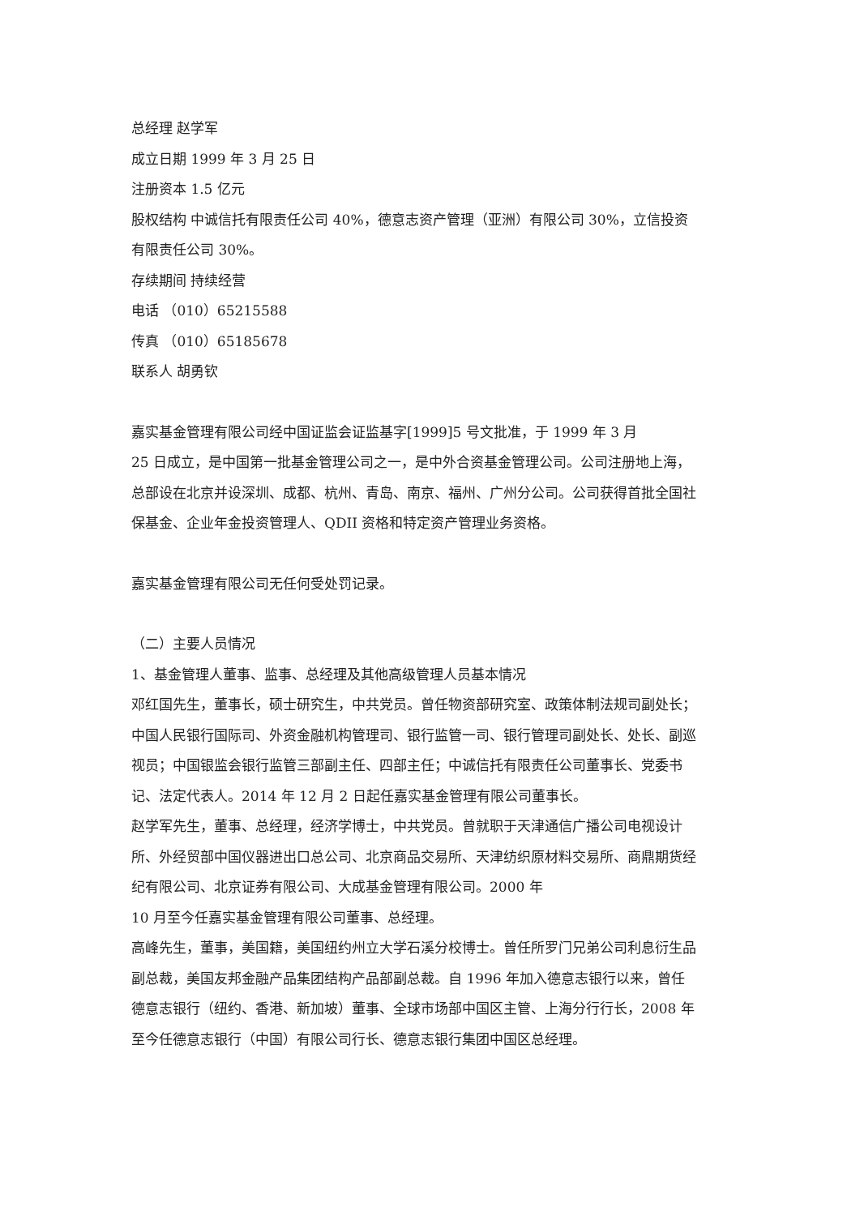总经理 赵学军
成立日期 1999 年 3 月 25 日
注册资本 1.5 亿元
股权结构 中诚信托有限责任公司 40%，德意志资产管理（亚洲）有限公司 30%，立信投资有限责任公司 30%。
存续期间 持续经营
电话 （010）65215588
传真 （010）65185678
联系人 胡勇钦
嘉实基金管理有限公司经中国证监会证监基字[1999]5 号文批准，于 1999 年 3 月
25 日成立，是中国第一批基金管理公司之一，是中外合资基金管理公司。公司注册地上海，总部设在北京并设深圳、成都、杭州、青岛、南京、福州、广州分公司。公司获得首批全国社保基金、企业年金投资管理人、QDII 资格和特定资产管理业务资格。
嘉实基金管理有限公司无任何受处罚记录。
（二）主要人员情况
1、基金管理人董事、监事、总经理及其他高级管理人员基本情况
邓红国先生，董事长，硕士研究生，中共党员。曾任物资部研究室、政策体制法规司副处长；中国人民银行国际司、外资金融机构管理司、银行监管一司、银行管理司副处长、处长、副巡视员；中国银监会银行监管三部副主任、四部主任；中诚信托有限责任公司董事长、党委书记、法定代表人。2014 年 12 月 2 日起任嘉实基金管理有限公司董事长。
赵学军先生，董事、总经理，经济学博士，中共党员。曾就职于天津通信广播公司电视设计所、外经贸部中国仪器进出口总公司、北京商品交易所、天津纺织原材料交易所、商鼎期货经纪有限公司、北京证券有限公司、大成基金管理有限公司。2000 年
10 月至今任嘉实基金管理有限公司董事、总经理。
高峰先生，董事，美国籍，美国纽约州立大学石溪分校博士。曾任所罗门兄弟公司利息衍生品副总裁，美国友邦金融产品集团结构产品部副总裁。自 1996 年加入德意志银行以来，曾任德意志银行（纽约、香港、新加坡）董事、全球市场部中国区主管、上海分行行长，2008 年至今任德意志银行（中国）有限公司行长、德意志银行集团中国区总经理。